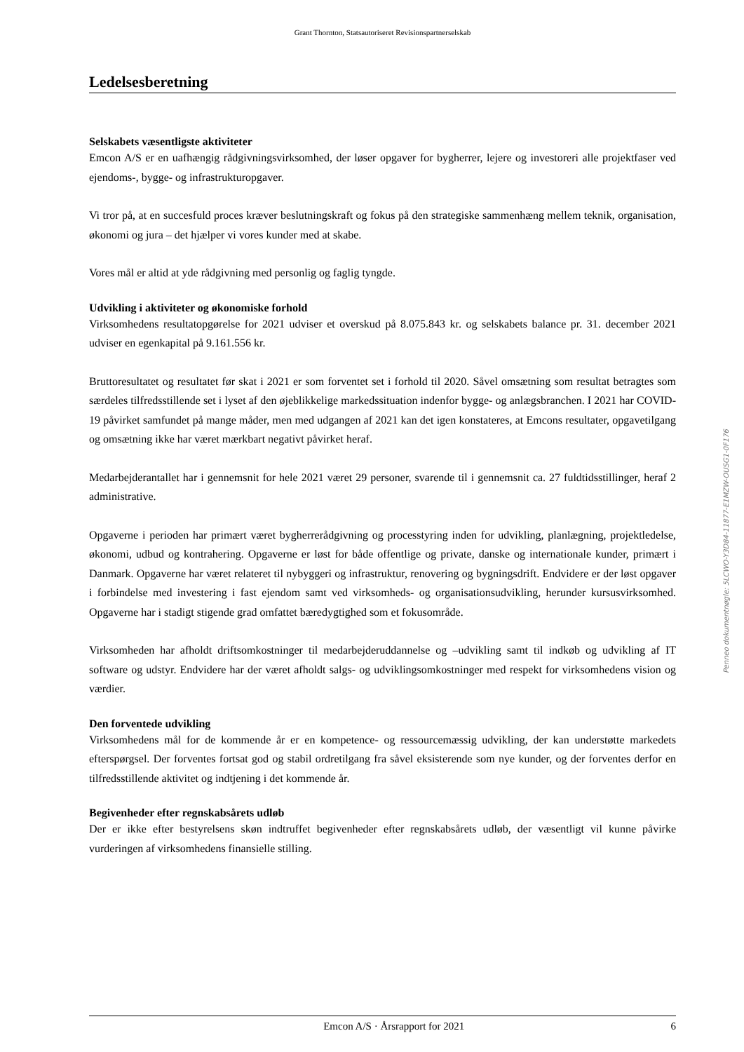Grant Thornton, Statsautoriseret Revisionspartnerselskab
Ledelsesberetning
Selskabets væsentligste aktiviteter
Emcon A/S er en uafhængig rådgivningsvirksomhed, der løser opgaver for bygherrer, lejere og investoreri alle projektfaser ved ejendoms-, bygge- og infrastrukturopgaver.
Vi tror på, at en succesfuld proces kræver beslutningskraft og fokus på den strategiske sammenhæng mellem teknik, organisation, økonomi og jura – det hjælper vi vores kunder med at skabe.
Vores mål er altid at yde rådgivning med personlig og faglig tyngde.
Udvikling i aktiviteter og økonomiske forhold
Virksomhedens resultatopgørelse for 2021 udviser et overskud på 8.075.843 kr. og selskabets balance pr. 31. december 2021 udviser en egenkapital på 9.161.556 kr.
Bruttoresultatet og resultatet før skat i 2021 er som forventet set i forhold til 2020. Såvel omsætning som resultat betragtes som særdeles tilfredsstillende set i lyset af den øjeblikkelige markedssituation indenfor bygge- og anlægsbranchen. I 2021 har COVID-19 påvirket samfundet på mange måder, men med udgangen af 2021 kan det igen konstateres, at Emcons resultater, opgavetilgang og omsætning ikke har været mærkbart negativt påvirket heraf.
Medarbejderantallet har i gennemsnit for hele 2021 været 29 personer, svarende til i gennemsnit ca. 27 fuldtidsstillinger, heraf 2 administrative.
Opgaverne i perioden har primært været bygherrerådgivning og processtyring inden for udvikling, planlægning, projektledelse, økonomi, udbud og kontrahering. Opgaverne er løst for både offentlige og private, danske og internationale kunder, primært i Danmark. Opgaverne har været relateret til nybyggeri og infrastruktur, renovering og bygningsdrift. Endvidere er der løst opgaver i forbindelse med investering i fast ejendom samt ved virksomheds- og organisationsudvikling, herunder kursusvirksomhed. Opgaverne har i stadigt stigende grad omfattet bæredygtighed som et fokusområde.
Virksomheden har afholdt driftsomkostninger til medarbejderuddannelse og –udvikling samt til indkøb og udvikling af IT software og udstyr. Endvidere har der været afholdt salgs- og udviklingsomkostninger med respekt for virksomhedens vision og værdier.
Den forventede udvikling
Virksomhedens mål for de kommende år er en kompetence- og ressourcemæssig udvikling, der kan understøtte markedets efterspørgsel. Der forventes fortsat god og stabil ordretilgang fra såvel eksisterende som nye kunder, og der forventes derfor en tilfredsstillende aktivitet og indtjening i det kommende år.
Begivenheder efter regnskabsårets udløb
Der er ikke efter bestyrelsens skøn indtruffet begivenheder efter regnskabsårets udløb, der væsentligt vil kunne påvirke vurderingen af virksomhedens finansielle stilling.
Penneo dokumentnøgle: 5LCWO-Y3D84-11877-E1MZW-OUSG1-0F176
Emcon A/S · Årsrapport for 2021 6